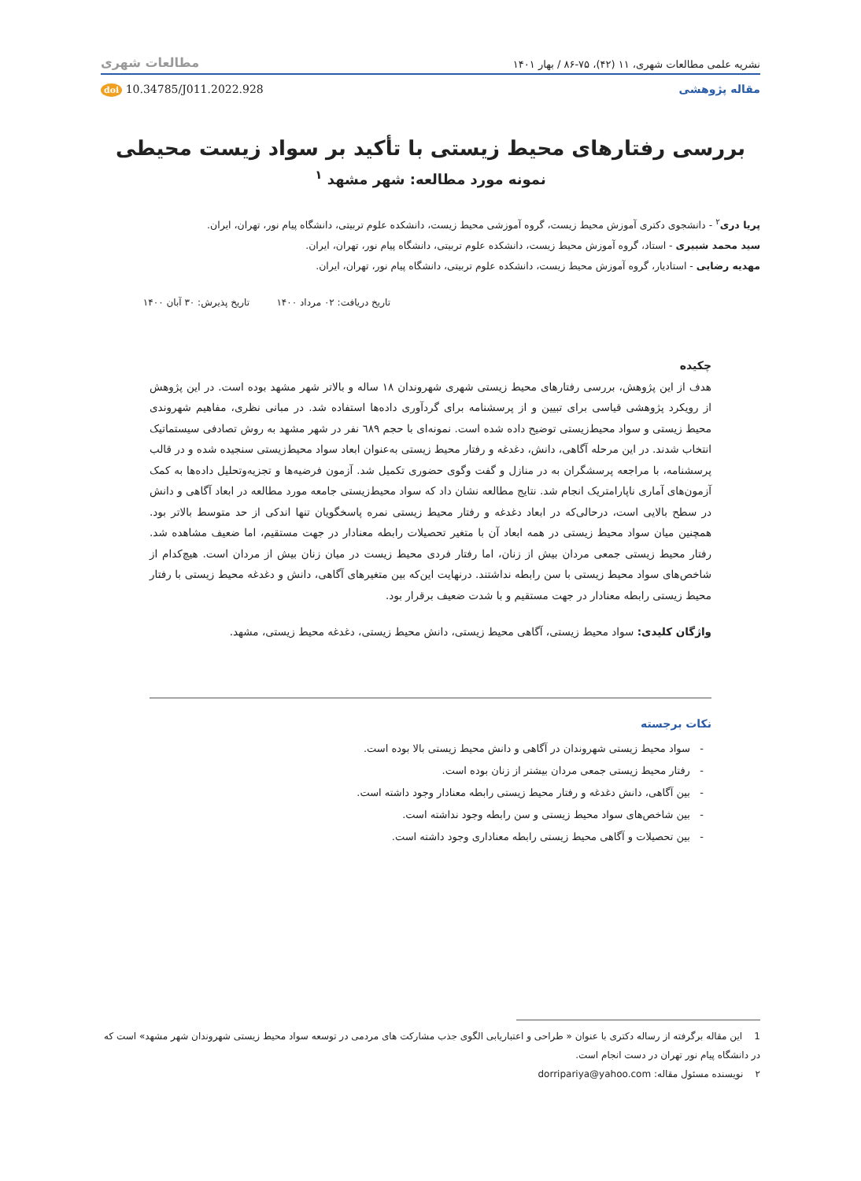نشریه علمی مطالعات شهری، ۱۱ (۴۲)، ۷۵-۸۶ / بهار ۱۴۰۱ مطالعات شهری
مقاله پژوهشی doi 10.34785/J011.2022.928
بررسی رفتارهای محیط زیستی با تأکید بر سواد زیست محیطی
نمونه مورد مطالعه: شهر مشهد <sup>۱</sup>
پریا دری<sup>۲</sup> - دانشجوی دکتری آموزش محیط زیست، گروه آموزشی محیط زیست، دانشکده علوم تربیتی، دانشگاه پیام نور، تهران، ایران.
سید محمد شبیری - استاد، گروه آموزش محیط زیست، دانشکده علوم تربیتی، دانشگاه پیام نور، تهران، ایران.
مهدیه رضایی - استادیار، گروه آموزش محیط زیست، دانشکده علوم تربیتی، دانشگاه پیام نور، تهران، ایران.
تاریخ دریافت: ۰۲ مرداد ۱۴۰۰ تاریخ پذیرش: ۳۰ آبان ۱۴۰۰
چکیده
هدف از این پژوهش، بررسی رفتارهای محیط زیستی شهری شهروندان ۱۸ ساله و بالاتر شهر مشهد بوده است. در این پژوهش از رویکرد پژوهشی قیاسی برای تبیین و از پرسشنامه برای گردآوری داده‌ها استفاده شد. در مبانی نظری، مفاهیم شهروندی محیط زیستی و سواد محیط‌زیستی توضیح داده شده است. نمونه‌ای با حجم ٦٨٩ نفر در شهر مشهد به روش تصادفی سیستماتیک انتخاب شدند. در این مرحله آگاهی، دانش، دغدغه و رفتار محیط زیستی به‌عنوان ابعاد سواد محیط‌زیستی سنجیده شده و در قالب پرسشنامه، با مراجعه پرسشگران به در منازل و گفت وگوی حضوری تکمیل شد. آزمون فرضیه‌ها و تجزیه‌وتحلیل داده‌ها به کمک آزمون‌های آماری ناپارامتریک انجام شد. نتایج مطالعه نشان داد که سواد محیط‌زیستی جامعه مورد مطالعه در ابعاد آگاهی و دانش در سطح بالایی است، درحالی‌که در ابعاد دغدغه و رفتار محیط زیستی نمره پاسخگویان تنها اندکی از حد متوسط بالاتر بود. همچنین میان سواد محیط زیستی در همه ابعاد آن با متغیر تحصیلات رابطه معنادار در جهت مستقیم، اما ضعیف مشاهده شد. رفتار محیط زیستی جمعی مردان بیش از زنان، اما رفتار فردی محیط زیست در میان زنان بیش از مردان است. هیچ‌کدام از شاخص‌های سواد محیط زیستی با سن رابطه نداشتند. درنهایت این‌که بین متغیرهای آگاهی، دانش و دغدغه محیط زیستی با رفتار محیط زیستی رابطه معنادار در جهت مستقیم و با شدت ضعیف برقرار بود.
واژگان کلیدی: سواد محیط زیستی، آگاهی محیط زیستی، دانش محیط زیستی، دغدغه محیط زیستی، مشهد.
نکات برجسته
- سواد محیط زیستی شهروندان در آگاهی و دانش محیط زیستی بالا بوده است.
- رفتار محیط زیستی جمعی مردان بیشتر از زنان بوده است.
- بین آگاهی، دانش دغدغه و رفتار محیط زیستی رابطه معنادار وجود داشته است.
- بین شاخص‌های سواد محیط زیستی و سن رابطه وجود نداشته است.
- بین تحصیلات و آگاهی محیط زیستی رابطه معناداری وجود داشته است.
1 این مقاله برگرفته از رساله دکتری با عنوان « طراحی و اعتباریابی الگوی جذب مشارکت های مردمی در توسعه سواد محیط زیستی شهروندان شهر مشهد» است که در دانشگاه پیام نور تهران در دست انجام است.
۲ نویسنده مسئول مقاله: dorripariya@yahoo.com